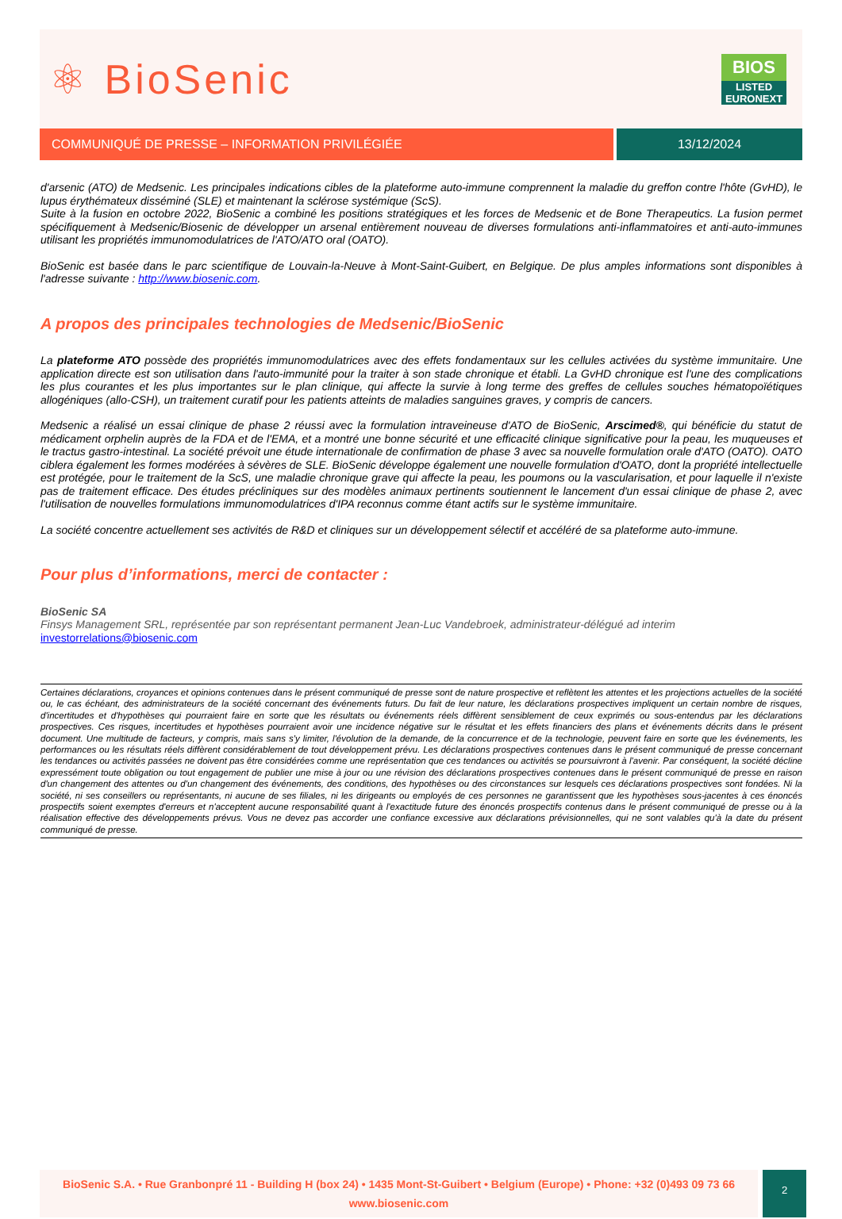⚛ BioSenic
BIOS
LISTED
EURONEXT
COMMUNIQUÉ DE PRESSE – INFORMATION PRIVILÉGIÉE
13/12/2024
d'arsenic (ATO) de Medsenic. Les principales indications cibles de la plateforme auto-immune comprennent la maladie du greffon contre l'hôte (GvHD), le lupus érythémateux disséminé (SLE) et maintenant la sclérose systémique (ScS).
Suite à la fusion en octobre 2022, BioSenic a combiné les positions stratégiques et les forces de Medsenic et de Bone Therapeutics. La fusion permet spécifiquement à Medsenic/Biosenic de développer un arsenal entièrement nouveau de diverses formulations anti-inflammatoires et anti-auto-immunes utilisant les propriétés immunomodulatrices de l'ATO/ATO oral (OATO).
BioSenic est basée dans le parc scientifique de Louvain-la-Neuve à Mont-Saint-Guibert, en Belgique. De plus amples informations sont disponibles à l'adresse suivante : http://www.biosenic.com.
A propos des principales technologies de Medsenic/BioSenic
La plateforme ATO possède des propriétés immunomodulatrices avec des effets fondamentaux sur les cellules activées du système immunitaire. Une application directe est son utilisation dans l'auto-immunité pour la traiter à son stade chronique et établi. La GvHD chronique est l'une des complications les plus courantes et les plus importantes sur le plan clinique, qui affecte la survie à long terme des greffes de cellules souches hématopoïétiques allogéniques (allo-CSH), un traitement curatif pour les patients atteints de maladies sanguines graves, y compris de cancers.
Medsenic a réalisé un essai clinique de phase 2 réussi avec la formulation intraveineuse d'ATO de BioSenic, Arscimed®, qui bénéficie du statut de médicament orphelin auprès de la FDA et de l'EMA, et a montré une bonne sécurité et une efficacité clinique significative pour la peau, les muqueuses et le tractus gastro-intestinal. La société prévoit une étude internationale de confirmation de phase 3 avec sa nouvelle formulation orale d'ATO (OATO). OATO ciblera également les formes modérées à sévères de SLE. BioSenic développe également une nouvelle formulation d'OATO, dont la propriété intellectuelle est protégée, pour le traitement de la ScS, une maladie chronique grave qui affecte la peau, les poumons ou la vascularisation, et pour laquelle il n'existe pas de traitement efficace. Des études précliniques sur des modèles animaux pertinents soutiennent le lancement d'un essai clinique de phase 2, avec l'utilisation de nouvelles formulations immunomodulatrices d'IPA reconnus comme étant actifs sur le système immunitaire.
La société concentre actuellement ses activités de R&D et cliniques sur un développement sélectif et accéléré de sa plateforme auto-immune.
Pour plus d’informations, merci de contacter :
BioSenic SA
Finsys Management SRL, représentée par son représentant permanent Jean-Luc Vandebroek, administrateur-délégué ad interim
investorrelations@biosenic.com
Certaines déclarations, croyances et opinions contenues dans le présent communiqué de presse sont de nature prospective et reflètent les attentes et les projections actuelles de la société ou, le cas échéant, des administrateurs de la société concernant des événements futurs. Du fait de leur nature, les déclarations prospectives impliquent un certain nombre de risques, d'incertitudes et d'hypothèses qui pourraient faire en sorte que les résultats ou événements réels diffèrent sensiblement de ceux exprimés ou sous-entendus par les déclarations prospectives. Ces risques, incertitudes et hypothèses pourraient avoir une incidence négative sur le résultat et les effets financiers des plans et événements décrits dans le présent document. Une multitude de facteurs, y compris, mais sans s'y limiter, l'évolution de la demande, de la concurrence et de la technologie, peuvent faire en sorte que les événements, les performances ou les résultats réels diffèrent considérablement de tout développement prévu. Les déclarations prospectives contenues dans le présent communiqué de presse concernant les tendances ou activités passées ne doivent pas être considérées comme une représentation que ces tendances ou activités se poursuivront à l'avenir. Par conséquent, la société décline expressément toute obligation ou tout engagement de publier une mise à jour ou une révision des déclarations prospectives contenues dans le présent communiqué de presse en raison d'un changement des attentes ou d'un changement des événements, des conditions, des hypothèses ou des circonstances sur lesquels ces déclarations prospectives sont fondées. Ni la société, ni ses conseillers ou représentants, ni aucune de ses filiales, ni les dirigeants ou employés de ces personnes ne garantissent que les hypothèses sous-jacentes à ces énoncés prospectifs soient exemptes d'erreurs et n'acceptent aucune responsabilité quant à l'exactitude future des énoncés prospectifs contenus dans le présent communiqué de presse ou à la réalisation effective des développements prévus. Vous ne devez pas accorder une confiance excessive aux déclarations prévisionnelles, qui ne sont valables qu'à la date du présent communiqué de presse.
BioSenic S.A. • Rue Granbonpré 11 - Building H (box 24) • 1435 Mont-St-Guibert • Belgium (Europe) • Phone: +32 (0)493 09 73 66
www.biosenic.com
2